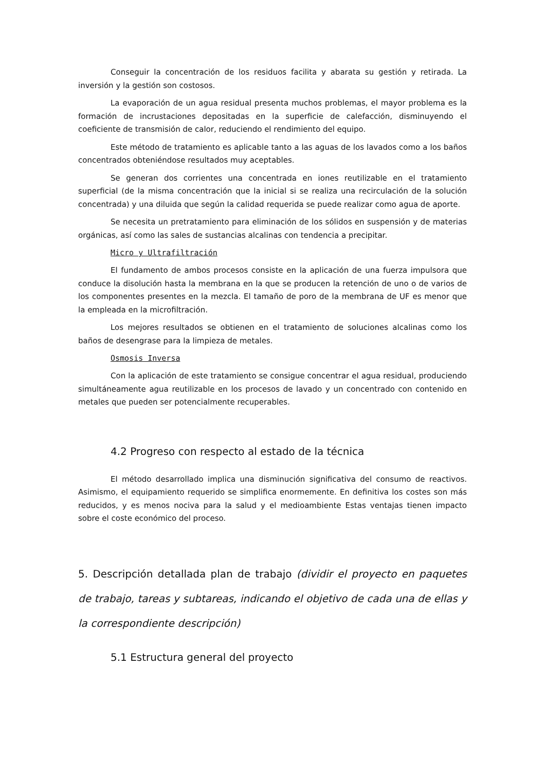Conseguir la concentración de los residuos facilita y abarata su gestión y retirada. La inversión y la gestión son costosos.
La evaporación de un agua residual presenta muchos problemas, el mayor problema es la formación de incrustaciones depositadas en la superficie de calefacción, disminuyendo el coeficiente de transmisión de calor, reduciendo el rendimiento del equipo.
Este método de tratamiento es aplicable tanto a las aguas de los lavados como a los baños concentrados obteniéndose resultados muy aceptables.
Se generan dos corrientes una concentrada en iones reutilizable en el tratamiento superficial (de la misma concentración que la inicial si se realiza una recirculación de la solución concentrada) y una diluida que según la calidad requerida se puede realizar como agua de aporte.
Se necesita un pretratamiento para eliminación de los sólidos en suspensión y de materias orgánicas, así como las sales de sustancias alcalinas con tendencia a precipitar.
Micro y Ultrafiltración
El fundamento de ambos procesos consiste en la aplicación de una fuerza impulsora que conduce la disolución hasta la membrana en la que se producen la retención de uno o de varios de los componentes presentes en la mezcla. El tamaño de poro de la membrana de UF es menor que la empleada en la microfiltración.
Los mejores resultados se obtienen en el tratamiento de soluciones alcalinas como los baños de desengrase para la limpieza de metales.
Osmosis Inversa
Con la aplicación de este tratamiento se consigue concentrar el agua residual, produciendo simultáneamente agua reutilizable en los procesos de lavado y un concentrado con contenido en metales que pueden ser potencialmente recuperables.
4.2 Progreso con respecto al estado de la técnica
El método desarrollado implica una disminución significativa del consumo de reactivos. Asimismo, el equipamiento requerido se simplifica enormemente. En definitiva los costes son más reducidos, y es menos nociva para la salud y el medioambiente Estas ventajas tienen impacto sobre el coste económico del proceso.
5. Descripción detallada plan de trabajo (dividir el proyecto en paquetes de trabajo, tareas y subtareas, indicando el objetivo de cada una de ellas y la correspondiente descripción)
5.1 Estructura general del proyecto